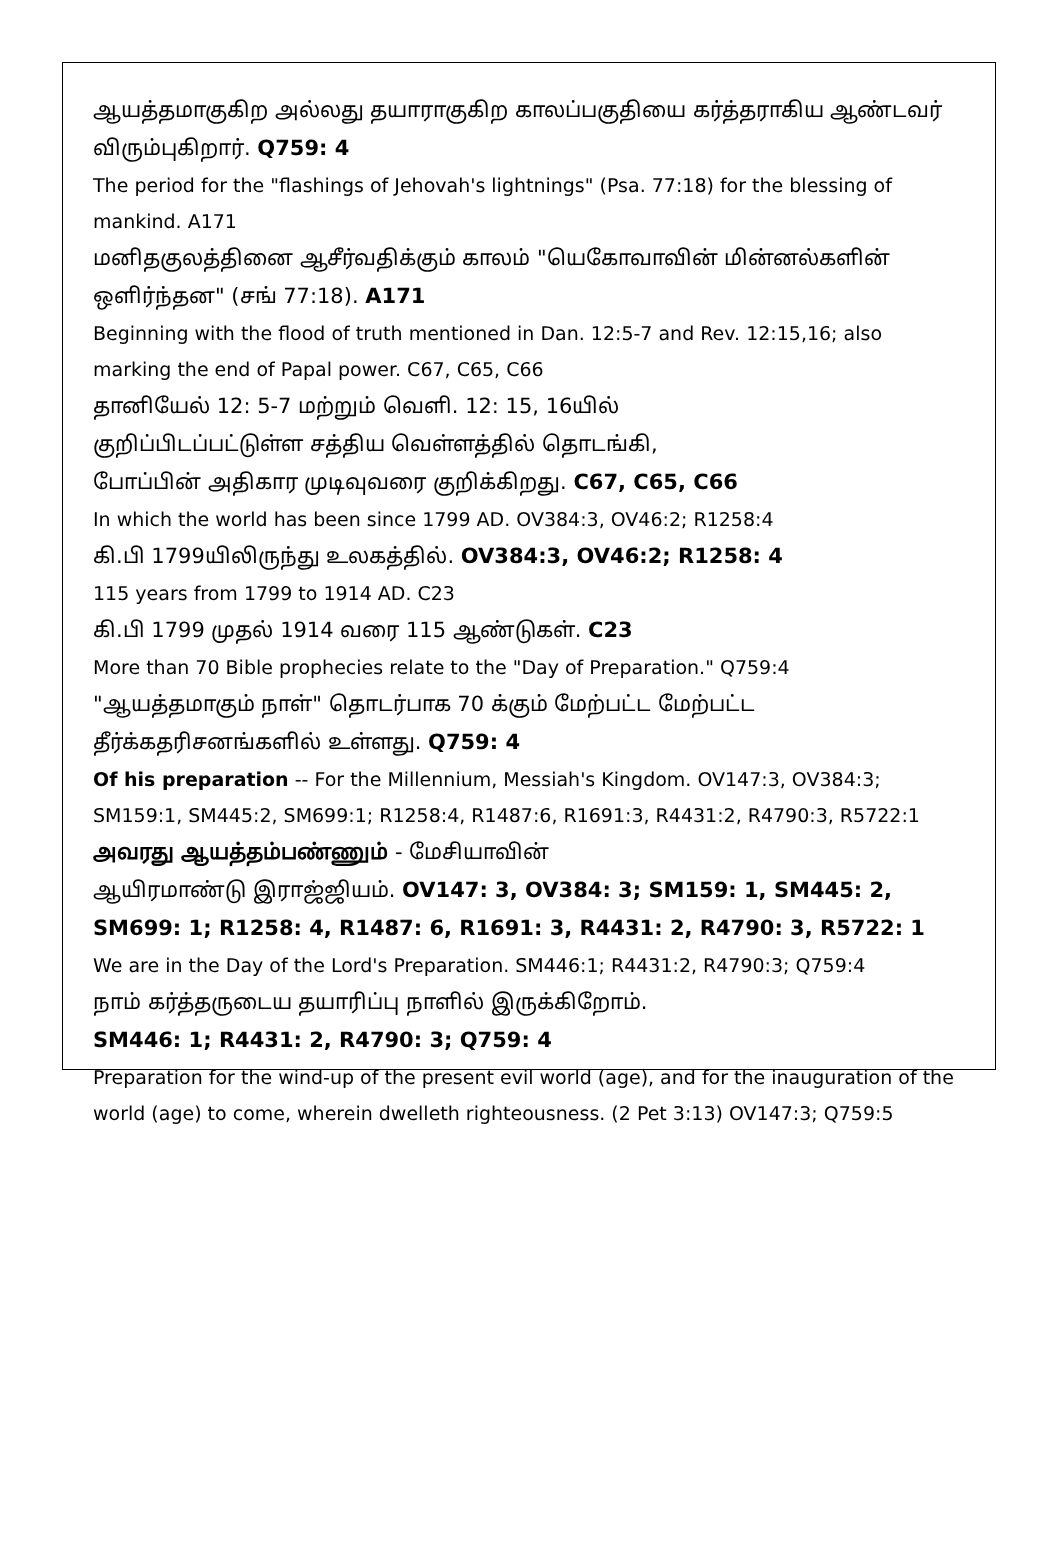ஆயத்தமாகுகிற அல்லது தயாராகுகிற காலப்பகுதியை கர்த்தராகிய ஆண்டவர் விரும்புகிறார். Q759: 4
The period for the "flashings of Jehovah's lightnings" (Psa. 77:18) for the blessing of mankind. A171
மனிதகுலத்தினை ஆசீர்வதிக்கும் காலம் "யெகோவாவின் மின்னல்களின் ஒளிர்ந்தன" (சங் 77:18). A171
Beginning with the flood of truth mentioned in Dan. 12:5-7 and Rev. 12:15,16; also marking the end of Papal power. C67, C65, C66
தானியேல் 12: 5-7 மற்றும் வெளி. 12: 15, 16யில்
குறிப்பிடப்பட்டுள்ள சத்திய வெள்ளத்தில் தொடங்கி,
போப்பின் அதிகார முடிவுவரை குறிக்கிறது. C67, C65, C66
In which the world has been since 1799 AD. OV384:3, OV46:2; R1258:4
கி.பி 1799யிலிருந்து உலகத்தில். OV384:3, OV46:2; R1258: 4
115 years from 1799 to 1914 AD. C23
கி.பி 1799 முதல் 1914 வரை 115 ஆண்டுகள். C23
More than 70 Bible prophecies relate to the "Day of Preparation." Q759:4
"ஆயத்தமாகும் நாள்" தொடர்பாக 70 க்கும் மேற்பட்ட மேற்பட்ட தீர்க்கதரிசனங்களில் உள்ளது. Q759: 4
Of his preparation -- For the Millennium, Messiah's Kingdom. OV147:3, OV384:3; SM159:1, SM445:2, SM699:1; R1258:4, R1487:6, R1691:3, R4431:2, R4790:3, R5722:1
அவரது ஆயத்தம்பண்ணும் - மேசியாவின்
ஆயிரமாண்டு இராஜ்ஜியம். OV147: 3, OV384: 3; SM159: 1, SM445: 2, SM699: 1; R1258: 4, R1487: 6, R1691: 3, R4431: 2, R4790: 3, R5722: 1
We are in the Day of the Lord's Preparation. SM446:1; R4431:2, R4790:3; Q759:4
நாம் கர்த்தருடைய தயாரிப்பு நாளில் இருக்கிறோம்.
SM446: 1; R4431: 2, R4790: 3; Q759: 4
Preparation for the wind-up of the present evil world (age), and for the inauguration of the world (age) to come, wherein dwelleth righteousness. (2 Pet 3:13) OV147:3; Q759:5